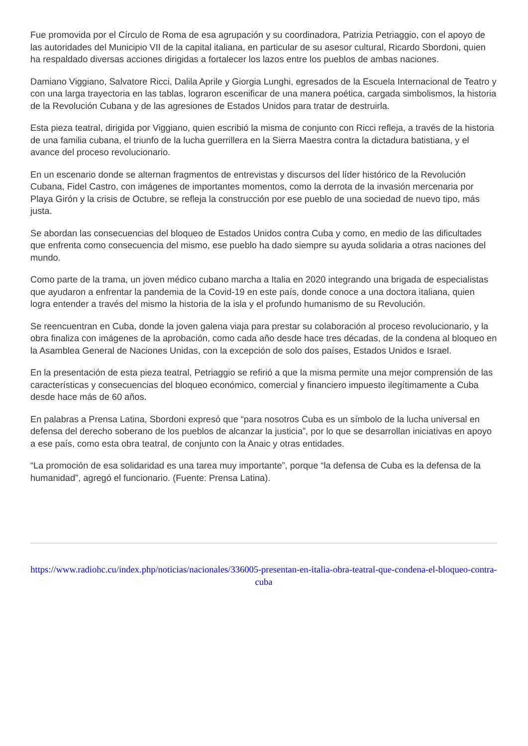Fue promovida por el Círculo de Roma de esa agrupación y su coordinadora, Patrizia Petriaggio, con el apoyo de las autoridades del Municipio VII de la capital italiana, en particular de su asesor cultural, Ricardo Sbordoni, quien ha respaldado diversas acciones dirigidas a fortalecer los lazos entre los pueblos de ambas naciones.
Damiano Viggiano, Salvatore Ricci, Dalila Aprile y Giorgia Lunghi, egresados de la Escuela Internacional de Teatro y con una larga trayectoria en las tablas, lograron escenificar de una manera poética, cargada simbolismos, la historia de la Revolución Cubana y de las agresiones de Estados Unidos para tratar de destruirla.
Esta pieza teatral, dirigida por Viggiano, quien escribió la misma de conjunto con Ricci refleja, a través de la historia de una familia cubana, el triunfo de la lucha guerrillera en la Sierra Maestra contra la dictadura batistiana, y el avance del proceso revolucionario.
En un escenario donde se alternan fragmentos de entrevistas y discursos del líder histórico de la Revolución Cubana, Fidel Castro, con imágenes de importantes momentos, como la derrota de la invasión mercenaria por Playa Girón y la crisis de Octubre, se refleja la construcción por ese pueblo de una sociedad de nuevo tipo, más justa.
Se abordan las consecuencias del bloqueo de Estados Unidos contra Cuba y como, en medio de las dificultades que enfrenta como consecuencia del mismo, ese pueblo ha dado siempre su ayuda solidaria a otras naciones del mundo.
Como parte de la trama, un joven médico cubano marcha a Italia en 2020 integrando una brigada de especialistas que ayudaron a enfrentar la pandemia de la Covid-19 en este país, donde conoce a una doctora italiana, quien logra entender a través del mismo la historia de la isla y el profundo humanismo de su Revolución.
Se reencuentran en Cuba, donde la joven galena viaja para prestar su colaboración al proceso revolucionario, y la obra finaliza con imágenes de la aprobación, como cada año desde hace tres décadas, de la condena al bloqueo en la Asamblea General de Naciones Unidas, con la excepción de solo dos países, Estados Unidos e Israel.
En la presentación de esta pieza teatral, Petriaggio se refirió a que la misma permite una mejor comprensión de las características y consecuencias del bloqueo económico, comercial y financiero impuesto ilegítimamente a Cuba desde hace más de 60 años.
En palabras a Prensa Latina, Sbordoni expresó que “para nosotros Cuba es un símbolo de la lucha universal en defensa del derecho soberano de los pueblos de alcanzar la justicia”, por lo que se desarrollan iniciativas en apoyo a ese país, como esta obra teatral, de conjunto con la Anaic y otras entidades.
“La promoción de esa solidaridad es una tarea muy importante”, porque “la defensa de Cuba es la defensa de la humanidad”, agregó el funcionario. (Fuente: Prensa Latina).
https://www.radiohc.cu/index.php/noticias/nacionales/336005-presentan-en-italia-obra-teatral-que-condena-el-bloqueo-contra-cuba